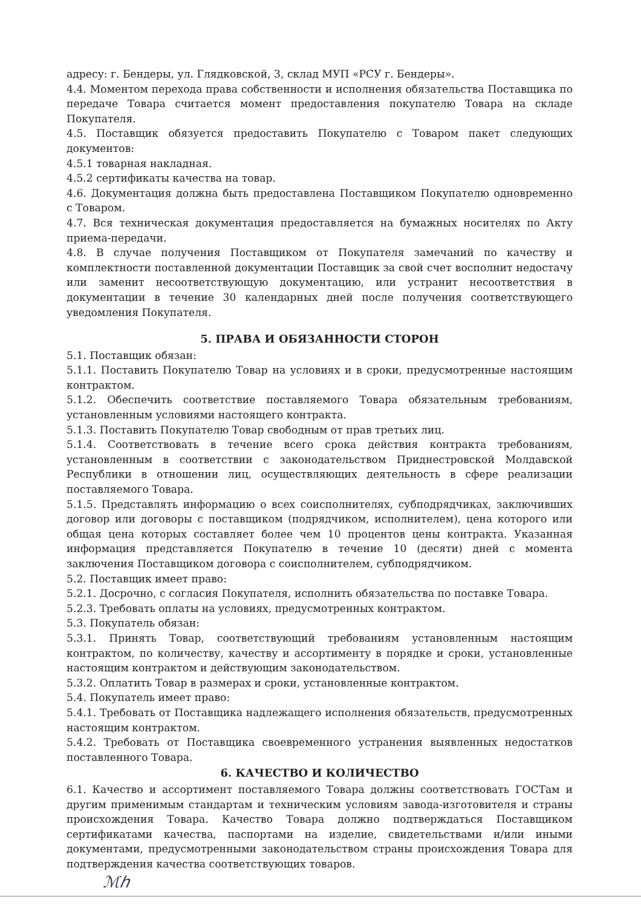адресу: г. Бендеры, ул. Глядковской, 3, склад МУП «РСУ г. Бендеры».
4.4. Моментом перехода права собственности и исполнения обязательства Поставщика по передаче Товара считается момент предоставления покупателю Товара на складе Покупателя.
4.5. Поставщик обязуется предоставить Покупателю с Товаром пакет следующих документов:
4.5.1 товарная накладная.
4.5.2 сертификаты качества на товар.
4.6. Документация должна быть предоставлена Поставщиком Покупателю одновременно с Товаром.
4.7. Вся техническая документация предоставляется на бумажных носителях по Акту приема-передачи.
4.8. В случае получения Поставщиком от Покупателя замечаний по качеству и комплектности поставленной документации Поставщик за свой счет восполнит недостачу или заменит несоответствующую документацию, или устранит несоответствия в документации в течение 30 календарных дней после получения соответствующего уведомления Покупателя.
5. ПРАВА И ОБЯЗАННОСТИ СТОРОН
5.1. Поставщик обязан:
5.1.1. Поставить Покупателю Товар на условиях и в сроки, предусмотренные настоящим контрактом.
5.1.2. Обеспечить соответствие поставляемого Товара обязательным требованиям, установленным условиями настоящего контракта.
5.1.3. Поставить Покупателю Товар свободным от прав третьих лиц.
5.1.4. Соответствовать в течение всего срока действия контракта требованиям, установленным в соответствии с законодательством Приднестровской Молдавской Республики в отношении лиц, осуществляющих деятельность в сфере реализации поставляемого Товара.
5.1.5. Представлять информацию о всех соисполнителях, субподрядчиках, заключивших договор или договоры с поставщиком (подрядчиком, исполнителем), цена которого или общая цена которых составляет более чем 10 процентов цены контракта. Указанная информация представляется Покупателю в течение 10 (десяти) дней с момента заключения Поставщиком договора с соисполнителем, субподрядчиком.
5.2. Поставщик имеет право:
5.2.1. Досрочно, с согласия Покупателя, исполнить обязательства по поставке Товара.
5.2.3. Требовать оплаты на условиях, предусмотренных контрактом.
5.3. Покупатель обязан:
5.3.1. Принять Товар, соответствующий требованиям установленным настоящим контрактом, по количеству, качеству и ассортименту в порядке и сроки, установленные настоящим контрактом и действующим законодательством.
5.3.2. Оплатить Товар в размерах и сроки, установленные контрактом.
5.4. Покупатель имеет право:
5.4.1. Требовать от Поставщика надлежащего исполнения обязательств, предусмотренных настоящим контрактом.
5.4.2. Требовать от Поставщика своевременного устранения выявленных недостатков поставленного Товара.
6. КАЧЕСТВО И КОЛИЧЕСТВО
6.1. Качество и ассортимент поставляемого Товара должны соответствовать ГОСТам и другим применимым стандартам и техническим условиям завода-изготовителя и страны происхождения Товара. Качество Товара должно подтверждаться Поставщиком сертификатами качества, паспортами на изделие, свидетельствами и/или иными документами, предусмотренными законодательством страны происхождения Товара для подтверждения качества соответствующих товаров.
ℳℎ